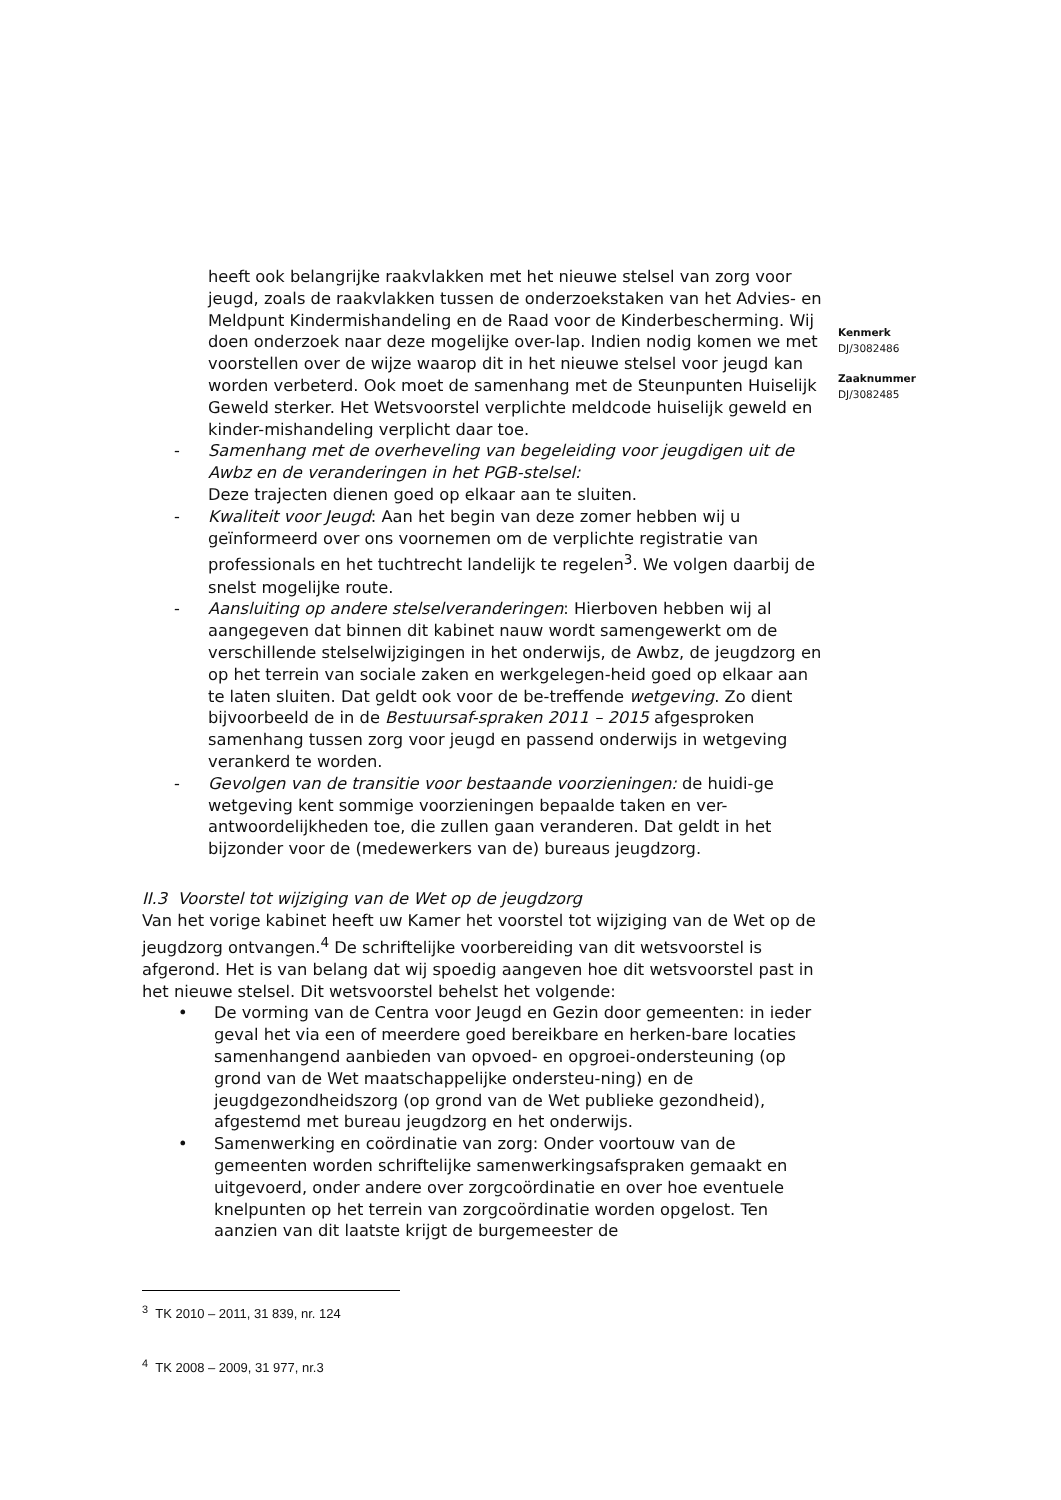heeft ook belangrijke raakvlakken met het nieuwe stelsel van zorg voor jeugd, zoals de raakvlakken tussen de onderzoekstaken van het Advies- en Meldpunt Kindermishandeling en de Raad voor de Kinderbescherming. Wij doen onderzoek naar deze mogelijke over-lap. Indien nodig komen we met voorstellen over de wijze waarop dit in het nieuwe stelsel voor jeugd kan worden verbeterd. Ook moet de samenhang met de Steunpunten Huiselijk Geweld sterker. Het Wetsvoorstel verplichte meldcode huiselijk geweld en kinder-mishandeling verplicht daar toe.
- Samenhang met de overheveling van begeleiding voor jeugdigen uit de Awbz en de veranderingen in het PGB-stelsel:
Deze trajecten dienen goed op elkaar aan te sluiten.
- Kwaliteit voor Jeugd: Aan het begin van deze zomer hebben wij u geïnformeerd over ons voornemen om de verplichte registratie van professionals en het tuchtrecht landelijk te regelen<sup>3</sup>. We volgen daarbij de snelst mogelijke route.
- Aansluiting op andere stelselveranderingen: Hierboven hebben wij al aangegeven dat binnen dit kabinet nauw wordt samengewerkt om de verschillende stelselwijzigingen in het onderwijs, de Awbz, de jeugdzorg en op het terrein van sociale zaken en werkgelegen-heid goed op elkaar aan te laten sluiten. Dat geldt ook voor de be-treffende wetgeving. Zo dient bijvoorbeeld de in de Bestuursaf-spraken 2011 – 2015 afgesproken samenhang tussen zorg voor jeugd en passend onderwijs in wetgeving verankerd te worden.
- Gevolgen van de transitie voor bestaande voorzieningen: de huidi-ge wetgeving kent sommige voorzieningen bepaalde taken en ver-antwoordelijkheden toe, die zullen gaan veranderen. Dat geldt in het bijzonder voor de (medewerkers van de) bureaus jeugdzorg.
II.3 Voorstel tot wijziging van de Wet op de jeugdzorg
Van het vorige kabinet heeft uw Kamer het voorstel tot wijziging van de Wet op de jeugdzorg ontvangen.<sup>4</sup> De schriftelijke voorbereiding van dit wetsvoorstel is afgerond. Het is van belang dat wij spoedig aangeven hoe dit wetsvoorstel past in het nieuwe stelsel. Dit wetsvoorstel behelst het volgende:
• De vorming van de Centra voor Jeugd en Gezin door gemeenten: in ieder geval het via een of meerdere goed bereikbare en herken-bare locaties samenhangend aanbieden van opvoed- en opgroei-ondersteuning (op grond van de Wet maatschappelijke ondersteu-ning) en de jeugdgezondheidszorg (op grond van de Wet publieke gezondheid), afgestemd met bureau jeugdzorg en het onderwijs.
• Samenwerking en coördinatie van zorg: Onder voortouw van de gemeenten worden schriftelijke samenwerkingsafspraken gemaakt en uitgevoerd, onder andere over zorgcoördinatie en over hoe eventuele knelpunten op het terrein van zorgcoördinatie worden opgelost. Ten aanzien van dit laatste krijgt de burgemeester de
Kenmerk
DJ/3082486
Zaaknummer
DJ/3082485
<sup>3</sup> TK 2010 – 2011, 31 839, nr. 124
<sup>4</sup> TK 2008 – 2009, 31 977, nr.3